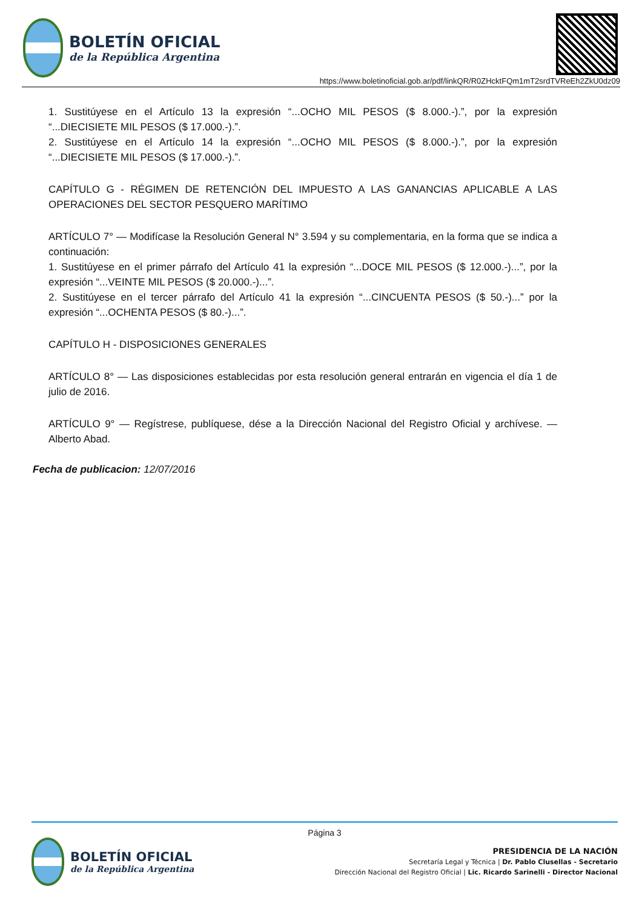BOLETÍN OFICIAL
de la República Argentina
https://www.boletinoficial.gob.ar/pdf/linkQR/R0ZHcktFQm1mT2srdTVReEh2ZkU0dz09
1. Sustitúyese en el Artículo 13 la expresión “...OCHO MIL PESOS ($ 8.000.-).”, por la expresión “...DIECISIETE MIL PESOS ($ 17.000.-).”.
2. Sustitúyese en el Artículo 14 la expresión “...OCHO MIL PESOS ($ 8.000.-).”, por la expresión “...DIECISIETE MIL PESOS ($ 17.000.-).”.
CAPÍTULO G - RÉGIMEN DE RETENCIÓN DEL IMPUESTO A LAS GANANCIAS APLICABLE A LAS OPERACIONES DEL SECTOR PESQUERO MARÍTIMO
ARTÍCULO 7° — Modifícase la Resolución General N° 3.594 y su complementaria, en la forma que se indica a continuación:
1. Sustitúyese en el primer párrafo del Artículo 41 la expresión “...DOCE MIL PESOS ($ 12.000.-)...”, por la expresión “...VEINTE MIL PESOS ($ 20.000.-)...”.
2. Sustitúyese en el tercer párrafo del Artículo 41 la expresión “...CINCUENTA PESOS ($ 50.-)...” por la expresión “...OCHENTA PESOS ($ 80.-)...”.
CAPÍTULO H - DISPOSICIONES GENERALES
ARTÍCULO 8° — Las disposiciones establecidas por esta resolución general entrarán en vigencia el día 1 de julio de 2016.
ARTÍCULO 9° — Regístrese, publíquese, dése a la Dirección Nacional del Registro Oficial y archívese. — Alberto Abad.
Fecha de publicacion: 12/07/2016
Página 3
BOLETÍN OFICIAL
de la República Argentina
PRESIDENCIA DE LA NACIÓN
Secretaría Legal y Técnica | Dr. Pablo Clusellas - Secretario
Dirección Nacional del Registro Oficial | Lic. Ricardo Sarinelli - Director Nacional